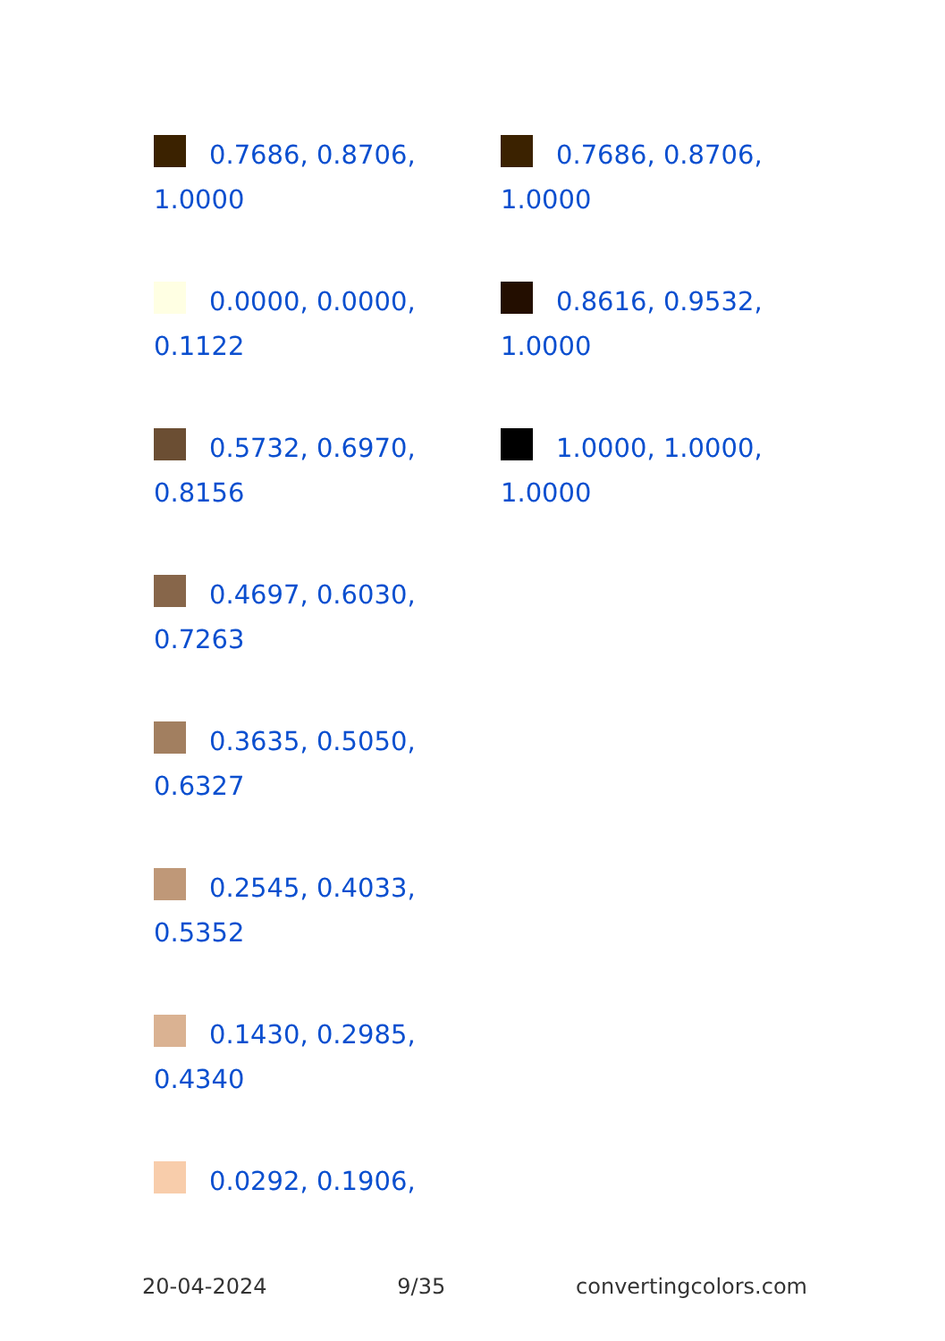0.7686, 0.8706, 1.0000
0.0000, 0.0000, 0.1122
0.5732, 0.6970, 0.8156
0.4697, 0.6030, 0.7263
0.3635, 0.5050, 0.6327
0.2545, 0.4033, 0.5352
0.1430, 0.2985, 0.4340
0.0292, 0.1906,
0.7686, 0.8706, 1.0000
0.8616, 0.9532, 1.0000
1.0000, 1.0000, 1.0000
20-04-2024 9/35 convertingcolors.com